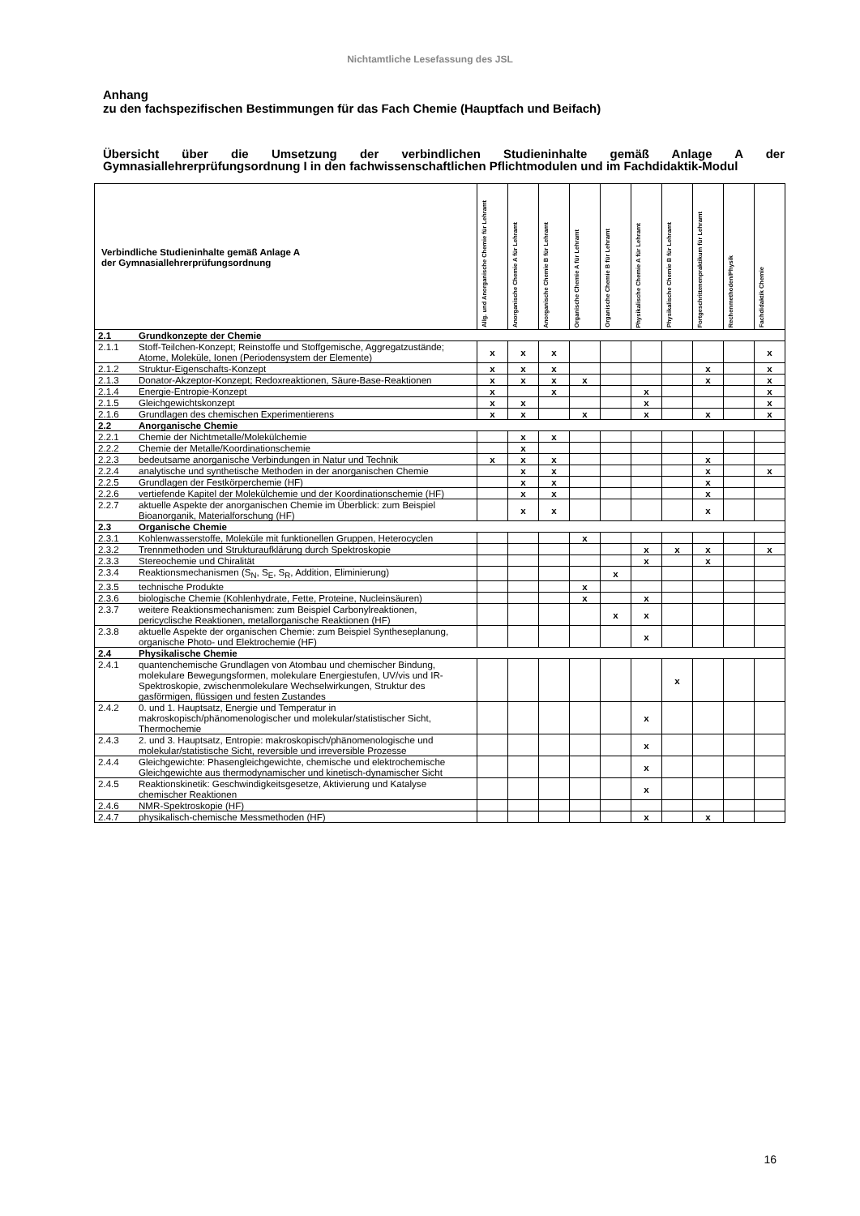Nichtamtliche Lesefassung des JSL
Anhang
zu den fachspezifischen Bestimmungen für das Fach Chemie (Hauptfach und Beifach)
Übersicht über die Umsetzung der verbindlichen Studieninhalte gemäß Anlage A der Gymnasiallehrerprüfungsordnung I in den fachwissenschaftlichen Pflichtmodulen und im Fachdidaktik-Modul
| Verbindliche Studieninhalte gemäß Anlage A der Gymnasiallehrerprüfungsordnung | | Allg. und Anorganische Chemie für Lehramt | Anorganische Chemie A für Lehramt | Anorganische Chemie B für Lehramt | Organische Chemie A für Lehramt | Organische Chemie B für Lehramt | Physikalische Chemie A für Lehramt | Physikalische Chemie B für Lehramt | Fortgeschrittenenpraktikum für Lehramt | Rechenmethoden/Physik | Fachdidaktik Chemie |
| --- | --- | --- | --- | --- | --- | --- | --- | --- | --- | --- | --- |
| 2.1 | Grundkonzepte der Chemie | | | | | | | | | | |
| 2.1.1 | Stoff-Teilchen-Konzept; Reinstoffe und Stoffgemische, Aggregatzustände; Atome, Moleküle, Ionen (Periodensystem der Elemente) | x | x | x | | | | | | | x |
| 2.1.2 | Struktur-Eigenschafts-Konzept | x | x | x | | | | | x | | x |
| 2.1.3 | Donator-Akzeptor-Konzept; Redoxreaktionen, Säure-Base-Reaktionen | x | x | x | x | | | | x | | x |
| 2.1.4 | Energie-Entropie-Konzept | x | | x | | | x | | | | x |
| 2.1.5 | Gleichgewichtskonzept | x | x | | | | x | | | | x |
| 2.1.6 | Grundlagen des chemischen Experimentierens | x | x | | x | | x | | x | | x |
| 2.2 | Anorganische Chemie | | | | | | | | | | |
| 2.2.1 | Chemie der Nichtmetalle/Molekülchemie | | x | x | | | | | | | |
| 2.2.2 | Chemie der Metalle/Koordinationschemie | | x | | | | | | | | |
| 2.2.3 | bedeutsame anorganische Verbindungen in Natur und Technik | x | x | x | | | | | x | | |
| 2.2.4 | analytische und synthetische Methoden in der anorganischen Chemie | | x | x | | | | | x | | x |
| 2.2.5 | Grundlagen der Festkörperchemie (HF) | | x | x | | | | | x | | |
| 2.2.6 | vertiefende Kapitel der Molekülchemie und der Koordinationschemie (HF) | | x | x | | | | | x | | |
| 2.2.7 | aktuelle Aspekte der anorganischen Chemie im Überblick: zum Beispiel Bioanorganik, Materialforschung (HF) | | x | x | | | | | x | | |
| 2.3 | Organische Chemie | | | | | | | | | | |
| 2.3.1 | Kohlenwasserstoffe, Moleküle mit funktionellen Gruppen, Heterocyclen | | | | x | | | | | | |
| 2.3.2 | Trennmethoden und Strukturaufklärung durch Spektroskopie | | | | | | x | x | x | | x |
| 2.3.3 | Stereochemie und Chiralität | | | | | | x | | x | | |
| 2.3.4 | Reaktionsmechanismen (S<sub>N</sub>, S<sub>E</sub>, S<sub>R</sub>, Addition, Eliminierung) | | | | | x | | | | | |
| 2.3.5 | technische Produkte | | | | x | | | | | | |
| 2.3.6 | biologische Chemie (Kohlenhydrate, Fette, Proteine, Nucleinsäuren) | | | | x | | x | | | | |
| 2.3.7 | weitere Reaktionsmechanismen: zum Beispiel Carbonylreaktionen, pericyclische Reaktionen, metallorganische Reaktionen (HF) | | | | | x | x | | | | |
| 2.3.8 | aktuelle Aspekte der organischen Chemie: zum Beispiel Syntheseplanung, organische Photo- und Elektrochemie (HF) | | | | | | x | | | | |
| 2.4 | Physikalische Chemie | | | | | | | | | | |
| 2.4.1 | quantenchemische Grundlagen von Atombau und chemischer Bindung, molekulare Bewegungsformen, molekulare Energiestufen, UV/vis und IR-Spektroskopie, zwischenmolekulare Wechselwirkungen, Struktur des gasförmigen, flüssigen und festen Zustandes | | | | | | | x | | | |
| 2.4.2 | 0. und 1. Hauptsatz, Energie und Temperatur in makroskopisch/phänomenologischer und molekular/statistischer Sicht, Thermochemie | | | | | | x | | | | |
| 2.4.3 | 2. und 3. Hauptsatz, Entropie: makroskopisch/phänomenologische und molekular/statistische Sicht, reversible und irreversible Prozesse | | | | | | x | | | | |
| 2.4.4 | Gleichgewichte: Phasengleichgewichte, chemische und elektrochemische Gleichgewichte aus thermodynamischer und kinetisch-dynamischer Sicht | | | | | | x | | | | |
| 2.4.5 | Reaktionskinetik: Geschwindigkeitsgesetze, Aktivierung und Katalyse chemischer Reaktionen | | | | | | x | | | | |
| 2.4.6 | NMR-Spektroskopie (HF) | | | | | | | | | | |
| 2.4.7 | physikalisch-chemische Messmethoden (HF) | | | | | | x | | x | | |
16